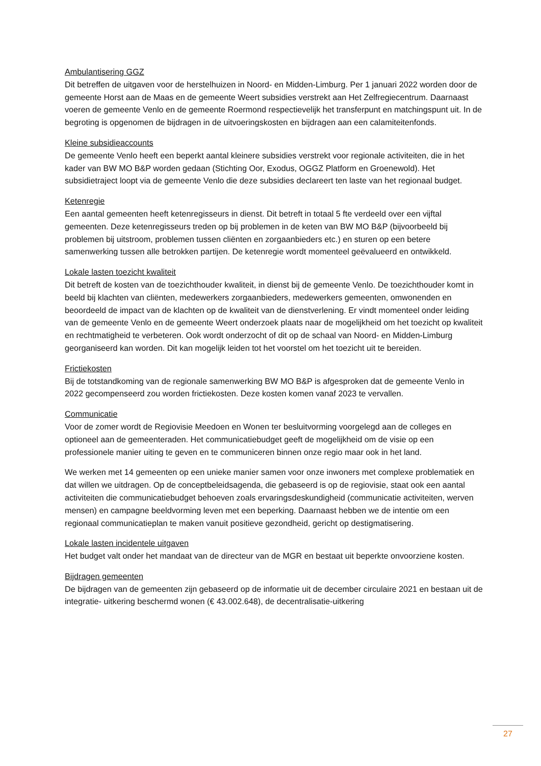Ambulantisering GGZ
Dit betreffen de uitgaven voor de herstelhuizen in Noord- en Midden-Limburg. Per 1 januari 2022 worden door de gemeente Horst aan de Maas en de gemeente Weert subsidies verstrekt aan Het Zelfregiecentrum. Daarnaast voeren de gemeente Venlo en de gemeente Roermond respectievelijk het transferpunt en matchingspunt uit. In de begroting is opgenomen de bijdragen in de uitvoeringskosten en bijdragen aan een calamiteitenfonds.
Kleine subsidieaccounts
De gemeente Venlo heeft een beperkt aantal kleinere subsidies verstrekt voor regionale activiteiten, die in het kader van BW MO B&P worden gedaan (Stichting Oor, Exodus, OGGZ Platform en Groenewold). Het subsidietraject loopt via de gemeente Venlo die deze subsidies declareert ten laste van het regionaal budget.
Ketenregie
Een aantal gemeenten heeft ketenregisseurs in dienst. Dit betreft in totaal 5 fte verdeeld over een vijftal gemeenten. Deze ketenregisseurs treden op bij problemen in de keten van BW MO B&P (bijvoorbeeld bij problemen bij uitstroom, problemen tussen cliënten en zorgaanbieders etc.) en sturen op een betere samenwerking tussen alle betrokken partijen. De ketenregie wordt momenteel geëvalueerd en ontwikkeld.
Lokale lasten toezicht kwaliteit
Dit betreft de kosten van de toezichthouder kwaliteit, in dienst bij de gemeente Venlo. De toezichthouder komt in beeld bij klachten van cliënten, medewerkers zorgaanbieders, medewerkers gemeenten, omwonenden en beoordeeld de impact van de klachten op de kwaliteit van de dienstverlening. Er vindt momenteel onder leiding van de gemeente Venlo en de gemeente Weert onderzoek plaats naar de mogelijkheid om het toezicht op kwaliteit en rechtmatigheid te verbeteren. Ook wordt onderzocht of dit op de schaal van Noord- en Midden-Limburg georganiseerd kan worden. Dit kan mogelijk leiden tot het voorstel om het toezicht uit te bereiden.
Frictiekosten
Bij de totstandkoming van de regionale samenwerking BW MO B&P is afgesproken dat de gemeente Venlo in 2022 gecompenseerd zou worden frictiekosten. Deze kosten komen vanaf 2023 te vervallen.
Communicatie
Voor de zomer wordt de Regiovisie Meedoen en Wonen ter besluitvorming voorgelegd aan de colleges en optioneel aan de gemeenteraden. Het communicatiebudget geeft de mogelijkheid om de visie op een professionele manier uiting te geven en te communiceren binnen onze regio maar ook in het land.
We werken met 14 gemeenten op een unieke manier samen voor onze inwoners met complexe problematiek en dat willen we uitdragen. Op de conceptbeleidsagenda, die gebaseerd is op de regiovisie, staat ook een aantal activiteiten die communicatiebudget behoeven zoals ervaringsdeskundigheid (communicatie activiteiten, werven mensen) en campagne beeldvorming leven met een beperking. Daarnaast hebben we de intentie om een regionaal communicatieplan te maken vanuit positieve gezondheid, gericht op destigmatisering.
Lokale lasten incidentele uitgaven
Het budget valt onder het mandaat van de directeur van de MGR en bestaat uit beperkte onvoorziene kosten.
Bijdragen gemeenten
De bijdragen van de gemeenten zijn gebaseerd op de informatie uit de december circulaire 2021 en bestaan uit de integratie- uitkering beschermd wonen (€ 43.002.648), de decentralisatie-uitkering
27